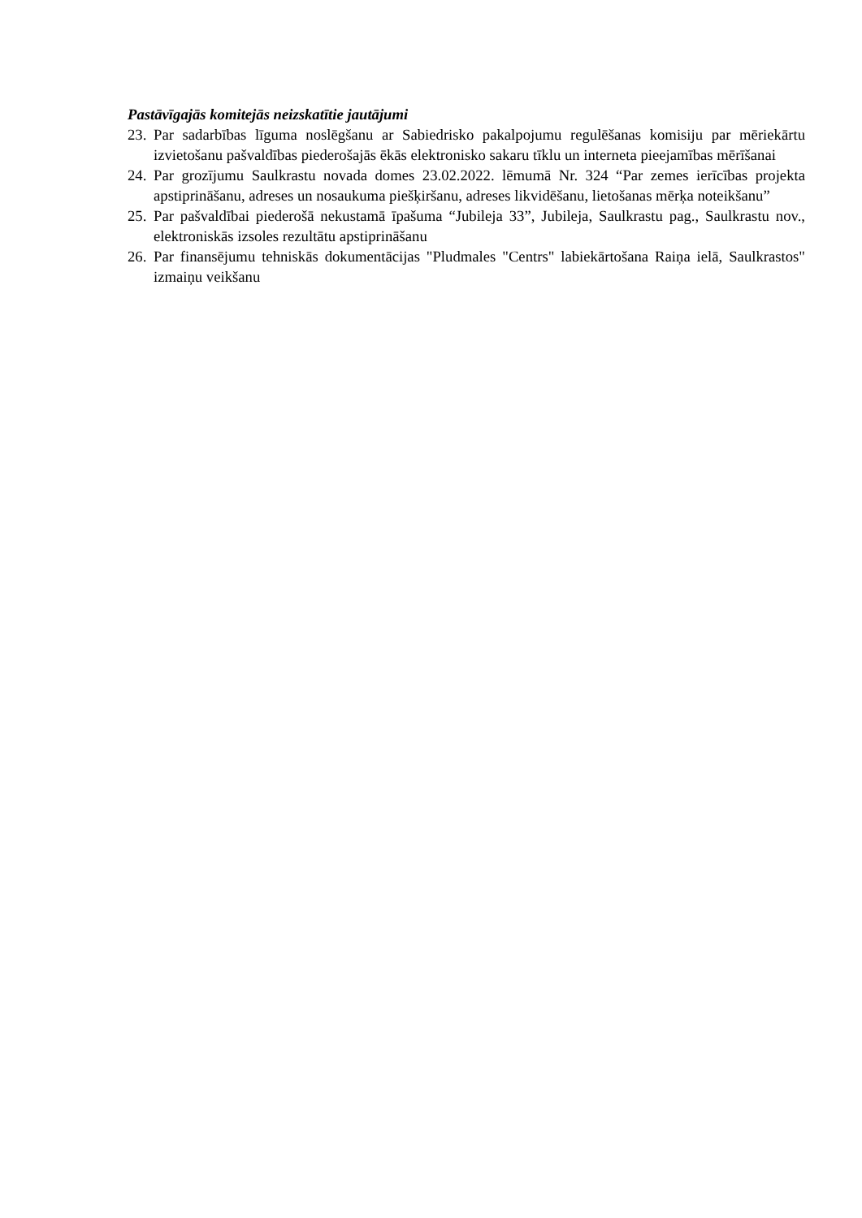Pastāvīgajās komitejās neizskatītie jautājumi
23. Par sadarbības līguma noslēgšanu ar Sabiedrisko pakalpojumu regulēšanas komisiju par mēriekārtu izvietošanu pašvaldības piederošajās ēkās elektronisko sakaru tīklu un interneta pieejamības mērīšanai
24. Par grozījumu Saulkrastu novada domes 23.02.2022. lēmumā Nr. 324 “Par zemes ierīcības projekta apstiprināšanu, adreses un nosaukuma piešķiršanu, adreses likvidēšanu, lietošanas mērķa noteikšanu”
25. Par pašvaldībai piederošā nekustamā īpašuma “Jubileja 33”, Jubileja, Saulkrastu pag., Saulkrastu nov., elektroniskās izsoles rezultātu apstiprināšanu
26. Par finansējumu tehniskās dokumentācijas "Pludmales "Centrs" labiekārtošana Raiņa ielā, Saulkrastos" izmaiņu veikšanu